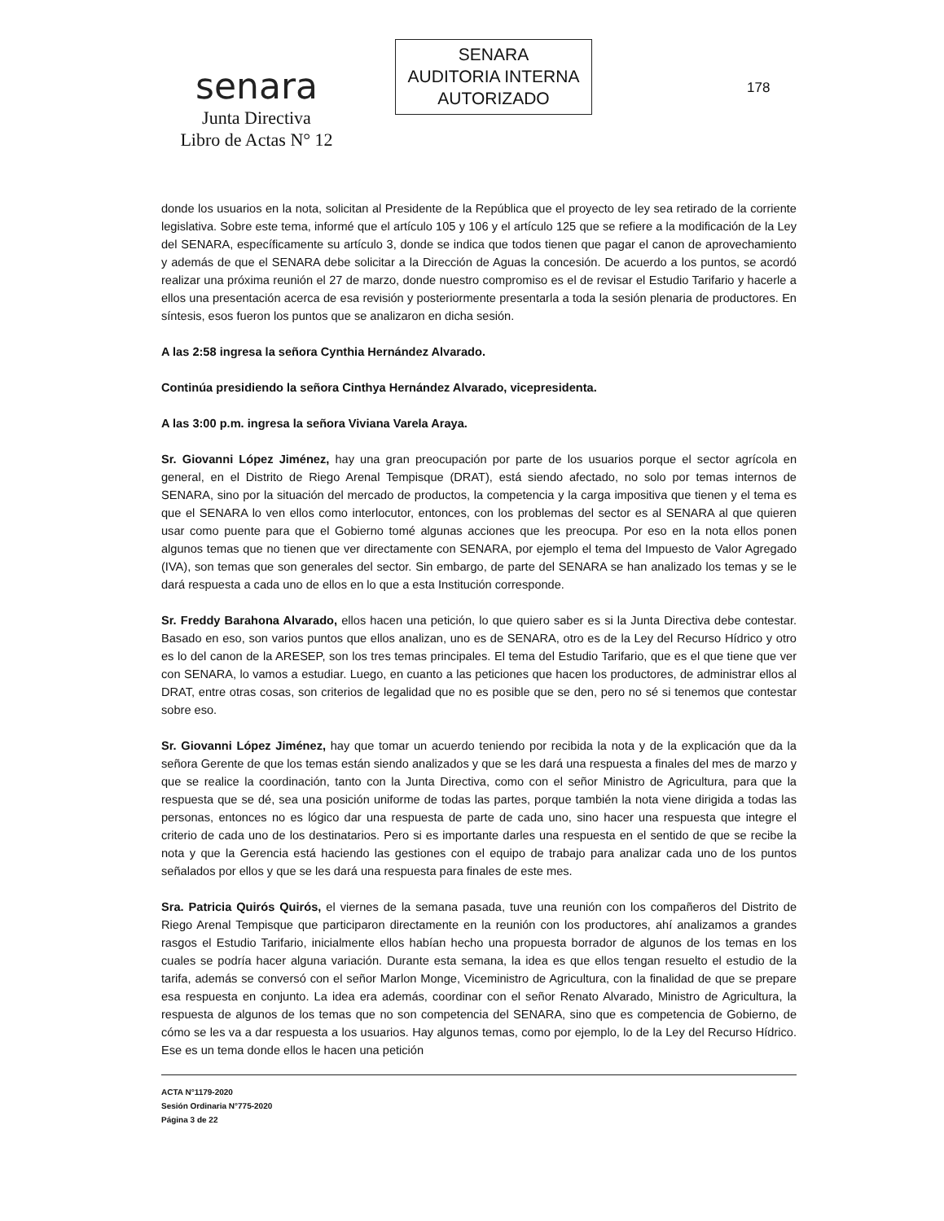senara
Junta Directiva
Libro de Actas N° 12
SENARA
AUDITORIA INTERNA
AUTORIZADO
178
donde los usuarios en la nota, solicitan al Presidente de la República que el proyecto de ley sea retirado de la corriente legislativa. Sobre este tema, informé que el artículo 105 y 106 y el artículo 125 que se refiere a la modificación de la Ley del SENARA, específicamente su artículo 3, donde se indica que todos tienen que pagar el canon de aprovechamiento y además de que el SENARA debe solicitar a la Dirección de Aguas la concesión. De acuerdo a los puntos, se acordó realizar una próxima reunión el 27 de marzo, donde nuestro compromiso es el de revisar el Estudio Tarifario y hacerle a ellos una presentación acerca de esa revisión y posteriormente presentarla a toda la sesión plenaria de productores. En síntesis, esos fueron los puntos que se analizaron en dicha sesión.
A las 2:58 ingresa la señora Cynthia Hernández Alvarado.
Continúa presidiendo la señora Cinthya Hernández Alvarado, vicepresidenta.
A las 3:00 p.m. ingresa la señora Viviana Varela Araya.
Sr. Giovanni López Jiménez, hay una gran preocupación por parte de los usuarios porque el sector agrícola en general, en el Distrito de Riego Arenal Tempisque (DRAT), está siendo afectado, no solo por temas internos de SENARA, sino por la situación del mercado de productos, la competencia y la carga impositiva que tienen y el tema es que el SENARA lo ven ellos como interlocutor, entonces, con los problemas del sector es al SENARA al que quieren usar como puente para que el Gobierno tomé algunas acciones que les preocupa. Por eso en la nota ellos ponen algunos temas que no tienen que ver directamente con SENARA, por ejemplo el tema del Impuesto de Valor Agregado (IVA), son temas que son generales del sector. Sin embargo, de parte del SENARA se han analizado los temas y se le dará respuesta a cada uno de ellos en lo que a esta Institución corresponde.
Sr. Freddy Barahona Alvarado, ellos hacen una petición, lo que quiero saber es si la Junta Directiva debe contestar. Basado en eso, son varios puntos que ellos analizan, uno es de SENARA, otro es de la Ley del Recurso Hídrico y otro es lo del canon de la ARESEP, son los tres temas principales. El tema del Estudio Tarifario, que es el que tiene que ver con SENARA, lo vamos a estudiar. Luego, en cuanto a las peticiones que hacen los productores, de administrar ellos al DRAT, entre otras cosas, son criterios de legalidad que no es posible que se den, pero no sé si tenemos que contestar sobre eso.
Sr. Giovanni López Jiménez, hay que tomar un acuerdo teniendo por recibida la nota y de la explicación que da la señora Gerente de que los temas están siendo analizados y que se les dará una respuesta a finales del mes de marzo y que se realice la coordinación, tanto con la Junta Directiva, como con el señor Ministro de Agricultura, para que la respuesta que se dé, sea una posición uniforme de todas las partes, porque también la nota viene dirigida a todas las personas, entonces no es lógico dar una respuesta de parte de cada uno, sino hacer una respuesta que integre el criterio de cada uno de los destinatarios. Pero si es importante darles una respuesta en el sentido de que se recibe la nota y que la Gerencia está haciendo las gestiones con el equipo de trabajo para analizar cada uno de los puntos señalados por ellos y que se les dará una respuesta para finales de este mes.
Sra. Patricia Quirós Quirós, el viernes de la semana pasada, tuve una reunión con los compañeros del Distrito de Riego Arenal Tempisque que participaron directamente en la reunión con los productores, ahí analizamos a grandes rasgos el Estudio Tarifario, inicialmente ellos habían hecho una propuesta borrador de algunos de los temas en los cuales se podría hacer alguna variación. Durante esta semana, la idea es que ellos tengan resuelto el estudio de la tarifa, además se conversó con el señor Marlon Monge, Viceministro de Agricultura, con la finalidad de que se prepare esa respuesta en conjunto. La idea era además, coordinar con el señor Renato Alvarado, Ministro de Agricultura, la respuesta de algunos de los temas que no son competencia del SENARA, sino que es competencia de Gobierno, de cómo se les va a dar respuesta a los usuarios. Hay algunos temas, como por ejemplo, lo de la Ley del Recurso Hídrico. Ese es un tema donde ellos le hacen una petición
ACTA N°1179-2020
Sesión Ordinaria N°775-2020
Página 3 de 22